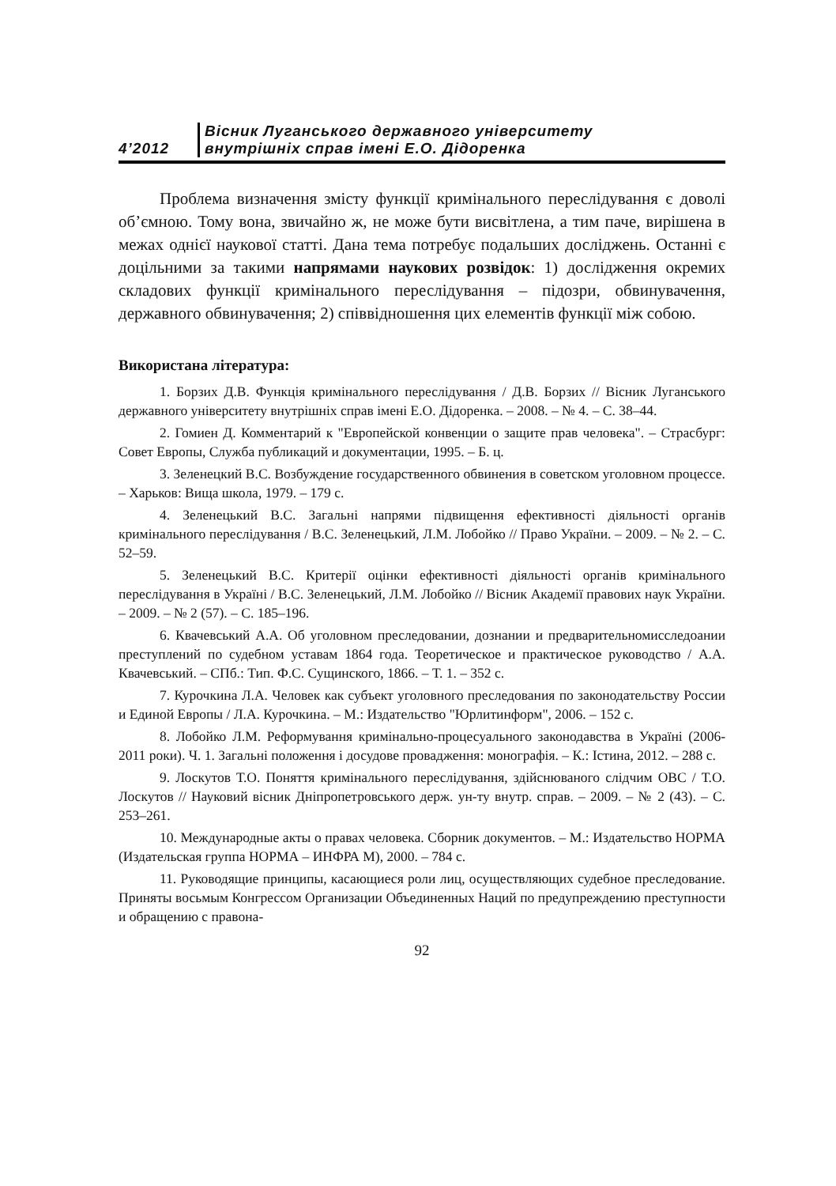4’2012
Вісник Луганського державного університету
внутрішніх справ імені Е.О. Дідоренка
Проблема визначення змісту функції кримінального переслідування є доволі об’ємною. Тому вона, звичайно ж, не може бути висвітлена, а тим паче, вирішена в межах однієї наукової статті. Дана тема потребує подальших досліджень. Останні є доцільними за такими напрямами наукових розвідок: 1) дослідження окремих складових функції кримінального переслідування – підозри, обвинувачення, державного обвинувачення; 2) співвідношення цих елементів функції між собою.
Використана література:
1. Борзих Д.В. Функція кримінального переслідування / Д.В. Борзих // Вісник Луганського державного університету внутрішніх справ імені Е.О. Дідоренка. – 2008. – № 4. – С. 38–44.
2. Гомиен Д. Комментарий к "Европейской конвенции о защите прав человека". – Страсбург: Совет Европы, Служба публикаций и документации, 1995. – Б. ц.
3. Зеленецкий В.С. Возбуждение государственного обвинения в советском уголовном процессе. – Харьков: Вища школа, 1979. – 179 с.
4. Зеленецький В.С. Загальні напрями підвищення ефективності діяльності органів кримінального переслідування / В.С. Зеленецький, Л.М. Лобойко // Право України. – 2009. – № 2. – С. 52–59.
5. Зеленецький В.С. Критерії оцінки ефективності діяльності органів кримінального переслідування в Україні / В.С. Зеленецький, Л.М. Лобойко // Вісник Академії правових наук України. – 2009. – № 2 (57). – С. 185–196.
6. Квачевський А.А. Об уголовном преследовании, дознании и предварительномисследоании преступлений по судебном уставам 1864 года. Теоретическое и практическое руководство / А.А. Квачевський. – СПб.: Тип. Ф.С. Сущинского, 1866. – Т. 1. – 352 с.
7. Курочкина Л.А. Человек как субъект уголовного преследования по законодательству России и Единой Европы / Л.А. Курочкина. – М.: Издательство "Юрлитинформ", 2006. – 152 с.
8. Лобойко Л.М. Реформування кримінально-процесуального законодавства в Україні (2006-2011 роки). Ч. 1. Загальні положення і досудове провадження: монографія. – К.: Істина, 2012. – 288 с.
9. Лоскутов Т.О. Поняття кримінального переслідування, здійснюваного слідчим ОВС / Т.О. Лоскутов // Науковий вісник Дніпропетровського держ. ун-ту внутр. справ. – 2009. – № 2 (43). – С. 253–261.
10. Международные акты о правах человека. Сборник документов. – М.: Издательство НОРМА (Издательская группа НОРМА – ИНФРА М), 2000. – 784 с.
11. Руководящие принципы, касающиеся роли лиц, осуществляющих судебное преследование. Приняты восьмым Конгрессом Организации Объединенных Наций по предупреждению преступности и обращению с правона-
92